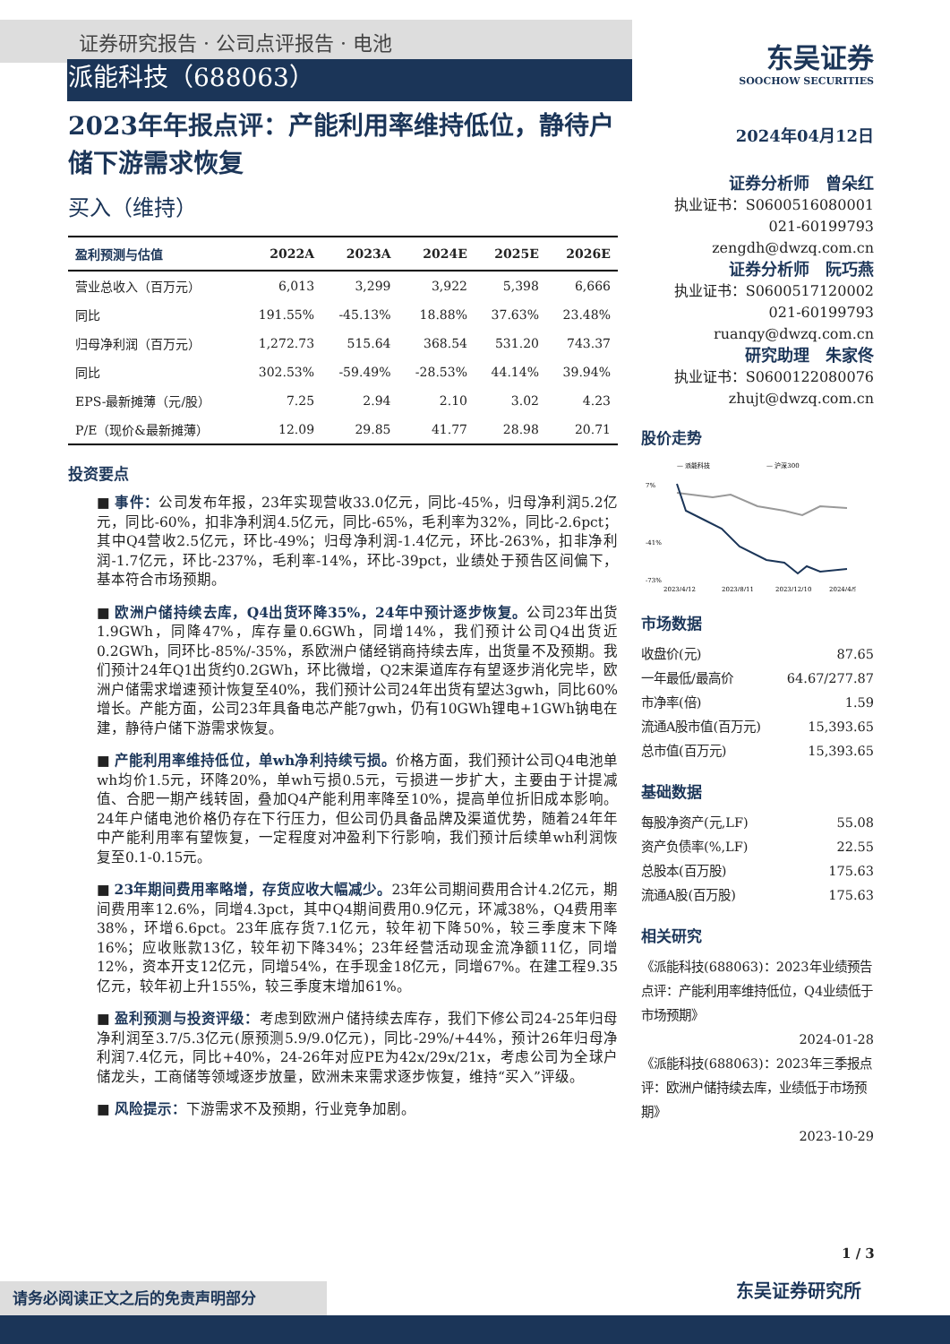证券研究报告 · 公司点评报告 · 电池
派能科技（688063）
2023年年报点评：产能利用率维持低位，静待户储下游需求恢复
买入（维持）
| 盈利预测与估值 | 2022A | 2023A | 2024E | 2025E | 2026E |
| --- | --- | --- | --- | --- | --- |
| 营业总收入（百万元） | 6,013 | 3,299 | 3,922 | 5,398 | 6,666 |
| 同比 | 191.55% | -45.13% | 18.88% | 37.63% | 23.48% |
| 归母净利润（百万元） | 1,272.73 | 515.64 | 368.54 | 531.20 | 743.37 |
| 同比 | 302.53% | -59.49% | -28.53% | 44.14% | 39.94% |
| EPS-最新摊薄（元/股） | 7.25 | 2.94 | 2.10 | 3.02 | 4.23 |
| P/E（现价&最新摊薄） | 12.09 | 29.85 | 41.77 | 28.98 | 20.71 |
投资要点
■ 事件：公司发布年报，23年实现营收33.0亿元，同比-45%，归母净利润5.2亿元，同比-60%，扣非净利润4.5亿元，同比-65%，毛利率为32%，同比-2.6pct；其中Q4营收2.5亿元，环比-49%；归母净利润-1.4亿元，环比-263%，扣非净利润-1.7亿元，环比-237%，毛利率-14%，环比-39pct，业绩处于预告区间偏下，基本符合市场预期。
■ 欧洲户储持续去库，Q4出货环降35%，24年中预计逐步恢复。公司23年出货1.9GWh，同降47%，库存量0.6GWh，同增14%，我们预计公司Q4出货近0.2GWh，同环比-85%/-35%，系欧洲户储经销商持续去库，出货量不及预期。我们预计24年Q1出货约0.2GWh，环比微增，Q2末渠道库存有望逐步消化完毕，欧洲户储需求增速预计恢复至40%，我们预计公司24年出货有望达3gwh，同比60%增长。产能方面，公司23年具备电芯产能7gwh，仍有10GWh锂电+1GWh钠电在建，静待户储下游需求恢复。
■ 产能利用率维持低位，单wh净利持续亏损。价格方面，我们预计公司Q4电池单wh均价1.5元，环降20%，单wh亏损0.5元，亏损进一步扩大，主要由于计提减值、合肥一期产线转固，叠加Q4产能利用率降至10%，提高单位折旧成本影响。24年户储电池价格仍存在下行压力，但公司仍具备品牌及渠道优势，随着24年年中产能利用率有望恢复，一定程度对冲盈利下行影响，我们预计后续单wh利润恢复至0.1-0.15元。
■ 23年期间费用率略增，存货应收大幅减少。23年公司期间费用合计4.2亿元，期间费用率12.6%，同增4.3pct，其中Q4期间费用0.9亿元，环减38%，Q4费用率38%，环增6.6pct。23年底存货7.1亿元，较年初下降50%，较三季度末下降16%；应收账款13亿，较年初下降34%；23年经营活动现金流净额11亿，同增12%，资本开支12亿元，同增54%，在手现金18亿元，同增67%。在建工程9.35亿元，较年初上升155%，较三季度末增加61%。
■ 盈利预测与投资评级：考虑到欧洲户储持续去库存，我们下修公司24-25年归母净利润至3.7/5.3亿元(原预测5.9/9.0亿元)，同比-29%/+44%，预计26年归母净利润7.4亿元，同比+40%，24-26年对应PE为42x/29x/21x，考虑公司为全球户储龙头，工商储等领域逐步放量，欧洲未来需求逐步恢复，维持“买入”评级。
■ 风险提示：下游需求不及预期，行业竞争加剧。
东吴证券
SOOCHOW SECURITIES
2024年04月12日
证券分析师　曾朵红
执业证书：S0600516080001
021-60199793
zengdh@dwzq.com.cn
证券分析师　阮巧燕
执业证书：S0600517120002
021-60199793
ruanqy@dwzq.com.cn
研究助理　朱家佟
执业证书：S0600122080076
zhujt@dwzq.com.cn
股价走势
— 派能科技
— 沪深300
7%
-41%
-73%
2023/4/12
2023/8/11
2023/12/10
2024/4/9
市场数据
收盘价(元) 87.65
一年最低/最高价 64.67/277.87
市净率(倍) 1.59
流通A股市值(百万元) 15,393.65
总市值(百万元) 15,393.65
基础数据
每股净资产(元,LF) 55.08
资产负债率(%,LF) 22.55
总股本(百万股) 175.63
流通A股(百万股) 175.63
相关研究
《派能科技(688063)：2023年业绩预告点评：产能利用率维持低位，Q4业绩低于市场预期》
2024-01-28
《派能科技(688063)：2023年三季报点评：欧洲户储持续去库，业绩低于市场预期》
2023-10-29
1 / 3
请务必阅读正文之后的免责声明部分 东吴证券研究所